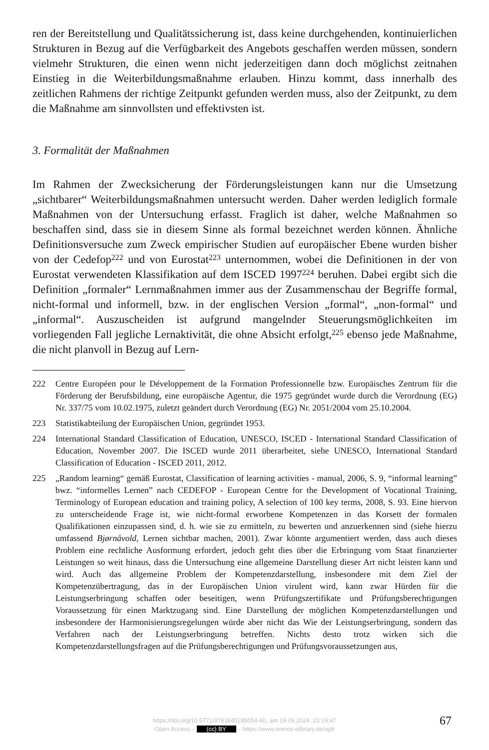ren der Bereitstellung und Qualitätssicherung ist, dass keine durchgehenden, kontinuierlichen Strukturen in Bezug auf die Verfügbarkeit des Angebots geschaffen werden müssen, sondern vielmehr Strukturen, die einen wenn nicht jederzeitigen dann doch möglichst zeitnahen Einstieg in die Weiterbildungsmaßnahme erlauben. Hinzu kommt, dass innerhalb des zeitlichen Rahmens der richtige Zeitpunkt gefunden werden muss, also der Zeitpunkt, zu dem die Maßnahme am sinnvollsten und effektivsten ist.
3. Formalität der Maßnahmen
Im Rahmen der Zwecksicherung der Förderungsleistungen kann nur die Umsetzung „sichtbarer“ Weiterbildungsmaßnahmen untersucht werden. Daher werden lediglich formale Maßnahmen von der Untersuchung erfasst. Fraglich ist daher, welche Maßnahmen so beschaffen sind, dass sie in diesem Sinne als formal bezeichnet werden können. Ähnliche Definitionsversuche zum Zweck empirischer Studien auf europäischer Ebene wurden bisher von der Cedefop<sup>222</sup> und von Eurostat<sup>223</sup> unternommen, wobei die Definitionen in der von Eurostat verwendeten Klassifikation auf dem ISCED 1997<sup>224</sup> beruhen. Dabei ergibt sich die Definition „formaler“ Lernmaßnahmen immer aus der Zusammenschau der Begriffe formal, nicht-formal und informell, bzw. in der englischen Version „formal“, „non-formal“ und „informal“. Auszuscheiden ist aufgrund mangelnder Steuerungsmöglichkeiten im vorliegenden Fall jegliche Lernaktivität, die ohne Absicht erfolgt,<sup>225</sup> ebenso jede Maßnahme, die nicht planvoll in Bezug auf Lern-
222 Centre Européen pour le Développement de la Formation Professionnelle bzw. Europäisches Zentrum für die Förderung der Berufsbildung, eine europäische Agentur, die 1975 gegründet wurde durch die Verordnung (EG) Nr. 337/75 vom 10.02.1975, zuletzt geändert durch Verordnung (EG) Nr. 2051/2004 vom 25.10.2004.
223 Statistikabteilung der Europäischen Union, gegründet 1953.
224 International Standard Classification of Education, UNESCO, ISCED - International Standard Classification of Education, November 2007. Die ISCED wurde 2011 überarbeitet, siehe UNESCO, International Standard Classification of Education - ISCED 2011, 2012.
225 „Random learning“ gemäß Eurostat, Classification of learning activities - manual, 2006, S. 9, “informal learning” bwz. “informelles Lernen” nach CEDEFOP - European Centre for the Development of Vocational Training, Terminology of European education and training policy, A selection of 100 key terms, 2008, S. 93. Eine hiervon zu unterscheidende Frage ist, wie nicht-formal erworbene Kompetenzen in das Korsett der formalen Qualifikationen einzupassen sind, d. h. wie sie zu ermitteln, zu bewerten und anzuerkennen sind (siehe hierzu umfassend Bjørnåvold, Lernen sichtbar machen, 2001). Zwar könnte argumentiert werden, dass auch dieses Problem eine rechtliche Ausformung erfordert, jedoch geht dies über die Erbringung vom Staat finanzierter Leistungen so weit hinaus, dass die Untersuchung eine allgemeine Darstellung dieser Art nicht leisten kann und wird. Auch das allgemeine Problem der Kompetenzdarstellung, insbesondere mit dem Ziel der Kompetenzübertragung, das in der Europäischen Union virulent wird, kann zwar Hürden für die Leistungserbringung schaffen oder beseitigen, wenn Prüfungszertifikate und Prüfungsberechtigungen Voraussetzung für einen Marktzugang sind. Eine Darstellung der möglichen Kompetenzdarstellungen und insbesondere der Harmonisierungsregelungen würde aber nicht das Wie der Leistungserbringung, sondern das Verfahren nach der Leistungserbringung betreffen. Nichts desto trotz wirken sich die Kompetenzdarstellungsfragen auf die Prüfungsberechtigungen und Prüfungsvoraussetzungen aus,
https://doi.org/10.5771/9783845285054-60, am 19.09.2024, 23:19:47
Open Access – (cc) BY – https://www.nomos-elibrary.de/agb
67